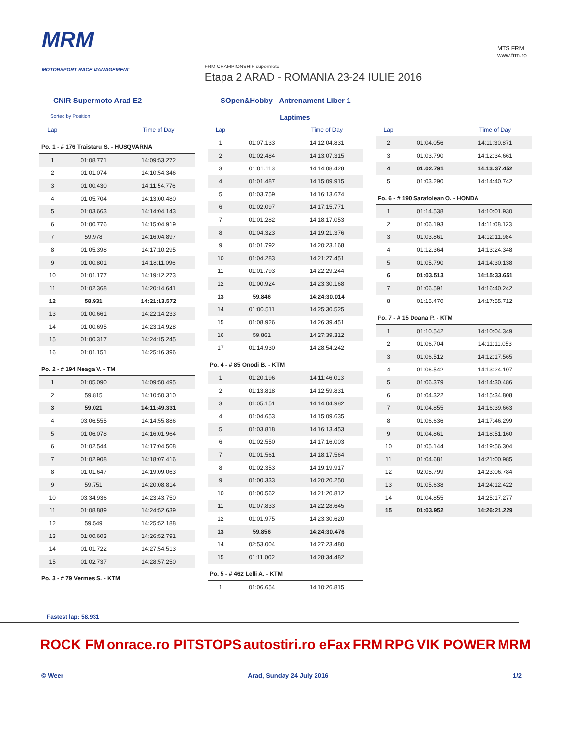MRM
MOTORSPORT RACE MANAGEMENT
FRM CHAMPIONSHIP supermoto
Etapa 2 ARAD - ROMANIA 23-24 IULIE 2016
MTS FRM
www.frm.ro
CNIR Supermoto Arad E2 SOpen&Hobby - Antrenament Liber 1
Sorted by Position Laptimes
| Lap | | Time of Day |
| --- | --- | --- |
| Po. 1 - # 176 Traistaru S. - HUSQVARNA | | |
| 1 | 01:08.771 | 14:09:53.272 |
| 2 | 01:01.074 | 14:10:54.346 |
| 3 | 01:00.430 | 14:11:54.776 |
| 4 | 01:05.704 | 14:13:00.480 |
| 5 | 01:03.663 | 14:14:04.143 |
| 6 | 01:00.776 | 14:15:04.919 |
| 7 | 59.978 | 14:16:04.897 |
| 8 | 01:05.398 | 14:17:10.295 |
| 9 | 01:00.801 | 14:18:11.096 |
| 10 | 01:01.177 | 14:19:12.273 |
| 11 | 01:02.368 | 14:20:14.641 |
| 12 | 58.931 | 14:21:13.572 |
| 13 | 01:00.661 | 14:22:14.233 |
| 14 | 01:00.695 | 14:23:14.928 |
| 15 | 01:00.317 | 14:24:15.245 |
| 16 | 01:01.151 | 14:25:16.396 |
| Po. 2 - # 194 Neaga V. - TM | | |
| 1 | 01:05.090 | 14:09:50.495 |
| 2 | 59.815 | 14:10:50.310 |
| 3 | 59.021 | 14:11:49.331 |
| 4 | 03:06.555 | 14:14:55.886 |
| 5 | 01:06.078 | 14:16:01.964 |
| 6 | 01:02.544 | 14:17:04.508 |
| 7 | 01:02.908 | 14:18:07.416 |
| 8 | 01:01.647 | 14:19:09.063 |
| 9 | 59.751 | 14:20:08.814 |
| 10 | 03:34.936 | 14:23:43.750 |
| 11 | 01:08.889 | 14:24:52.639 |
| 12 | 59.549 | 14:25:52.188 |
| 13 | 01:00.603 | 14:26:52.791 |
| 14 | 01:01.722 | 14:27:54.513 |
| 15 | 01:02.737 | 14:28:57.250 |
| Po. 3 - # 79 Vermes S. - KTM | | |
| Lap | | Time of Day |
| --- | --- | --- |
| 1 | 01:07.133 | 14:12:04.831 |
| 2 | 01:02.484 | 14:13:07.315 |
| 3 | 01:01.113 | 14:14:08.428 |
| 4 | 01:01.487 | 14:15:09.915 |
| 5 | 01:03.759 | 14:16:13.674 |
| 6 | 01:02.097 | 14:17:15.771 |
| 7 | 01:01.282 | 14:18:17.053 |
| 8 | 01:04.323 | 14:19:21.376 |
| 9 | 01:01.792 | 14:20:23.168 |
| 10 | 01:04.283 | 14:21:27.451 |
| 11 | 01:01.793 | 14:22:29.244 |
| 12 | 01:00.924 | 14:23:30.168 |
| 13 | 59.846 | 14:24:30.014 |
| 14 | 01:00.511 | 14:25:30.525 |
| 15 | 01:08.926 | 14:26:39.451 |
| 16 | 59.861 | 14:27:39.312 |
| 17 | 01:14.930 | 14:28:54.242 |
| Po. 4 - # 85 Onodi B. - KTM | | |
| 1 | 01:20.196 | 14:11:46.013 |
| 2 | 01:13.818 | 14:12:59.831 |
| 3 | 01:05.151 | 14:14:04.982 |
| 4 | 01:04.653 | 14:15:09.635 |
| 5 | 01:03.818 | 14:16:13.453 |
| 6 | 01:02.550 | 14:17:16.003 |
| 7 | 01:01.561 | 14:18:17.564 |
| 8 | 01:02.353 | 14:19:19.917 |
| 9 | 01:00.333 | 14:20:20.250 |
| 10 | 01:00.562 | 14:21:20.812 |
| 11 | 01:07.833 | 14:22:28.645 |
| 12 | 01:01.975 | 14:23:30.620 |
| 13 | 59.856 | 14:24:30.476 |
| 14 | 02:53.004 | 14:27:23.480 |
| 15 | 01:11.002 | 14:28:34.482 |
| Po. 5 - # 462 Lelli A. - KTM | | |
| 1 | 01:06.654 | 14:10:26.815 |
| Lap | | Time of Day |
| --- | --- | --- |
| 2 | 01:04.056 | 14:11:30.871 |
| 3 | 01:03.790 | 14:12:34.661 |
| 4 | 01:02.791 | 14:13:37.452 |
| 5 | 01:03.290 | 14:14:40.742 |
| Po. 6 - # 190 Sarafolean O. - HONDA | | |
| 1 | 01:14.538 | 14:10:01.930 |
| 2 | 01:06.193 | 14:11:08.123 |
| 3 | 01:03.861 | 14:12:11.984 |
| 4 | 01:12.364 | 14:13:24.348 |
| 5 | 01:05.790 | 14:14:30.138 |
| 6 | 01:03.513 | 14:15:33.651 |
| 7 | 01:06.591 | 14:16:40.242 |
| 8 | 01:15.470 | 14:17:55.712 |
| Po. 7 - # 15 Doana P. - KTM | | |
| 1 | 01:10.542 | 14:10:04.349 |
| 2 | 01:06.704 | 14:11:11.053 |
| 3 | 01:06.512 | 14:12:17.565 |
| 4 | 01:06.542 | 14:13:24.107 |
| 5 | 01:06.379 | 14:14:30.486 |
| 6 | 01:04.322 | 14:15:34.808 |
| 7 | 01:04.855 | 14:16:39.663 |
| 8 | 01:06.636 | 14:17:46.299 |
| 9 | 01:04.861 | 14:18:51.160 |
| 10 | 01:05.144 | 14:19:56.304 |
| 11 | 01:04.681 | 14:21:00.985 |
| 12 | 02:05.799 | 14:23:06.784 |
| 13 | 01:05.638 | 14:24:12.422 |
| 14 | 01:04.855 | 14:25:17.277 |
| 15 | 01:03.952 | 14:26:21.229 |
Fastest lap: 58.931
ROCK FM onrace.ro PITSTOPS autostiri.ro eFax FRM RPG VIK POWER MRM
© Weer Arad, Sunday 24 July 2016 1/2